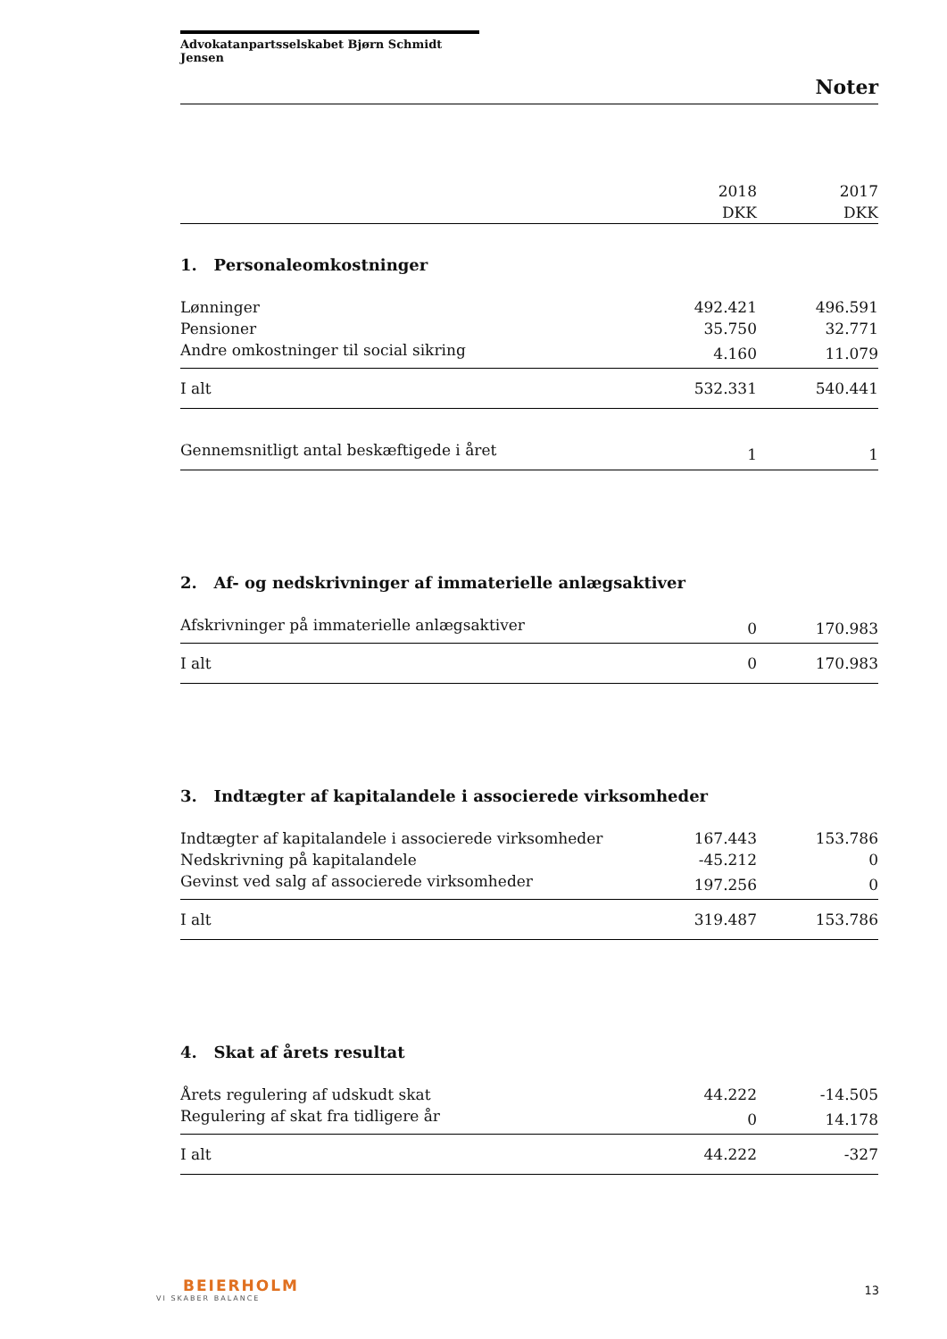Advokatanpartsselskabet Bjørn Schmidt Jensen
Noter
| | 2018 | 2017 |
| --- | --- | --- |
| | DKK | DKK |
| 1. Personaleomkostninger | | |
| Lønninger | 492.421 | 496.591 |
| Pensioner | 35.750 | 32.771 |
| Andre omkostninger til social sikring | 4.160 | 11.079 |
| I alt | 532.331 | 540.441 |
| Gennemsnitligt antal beskæftigede i året | 1 | 1 |
| 2. Af- og nedskrivninger af immaterielle anlægsaktiver | | |
| Afskrivninger på immaterielle anlægsaktiver | 0 | 170.983 |
| I alt | 0 | 170.983 |
| 3. Indtægter af kapitalandele i associerede virksomheder | | |
| Indtægter af kapitalandele i associerede virksomheder | 167.443 | 153.786 |
| Nedskrivning på kapitalandele | -45.212 | 0 |
| Gevinst ved salg af associerede virksomheder | 197.256 | 0 |
| I alt | 319.487 | 153.786 |
| 4. Skat af årets resultat | | |
| Årets regulering af udskudt skat | 44.222 | -14.505 |
| Regulering af skat fra tidligere år | 0 | 14.178 |
| I alt | 44.222 | -327 |
BEIERHOLM
VI SKABER BALANCE
13